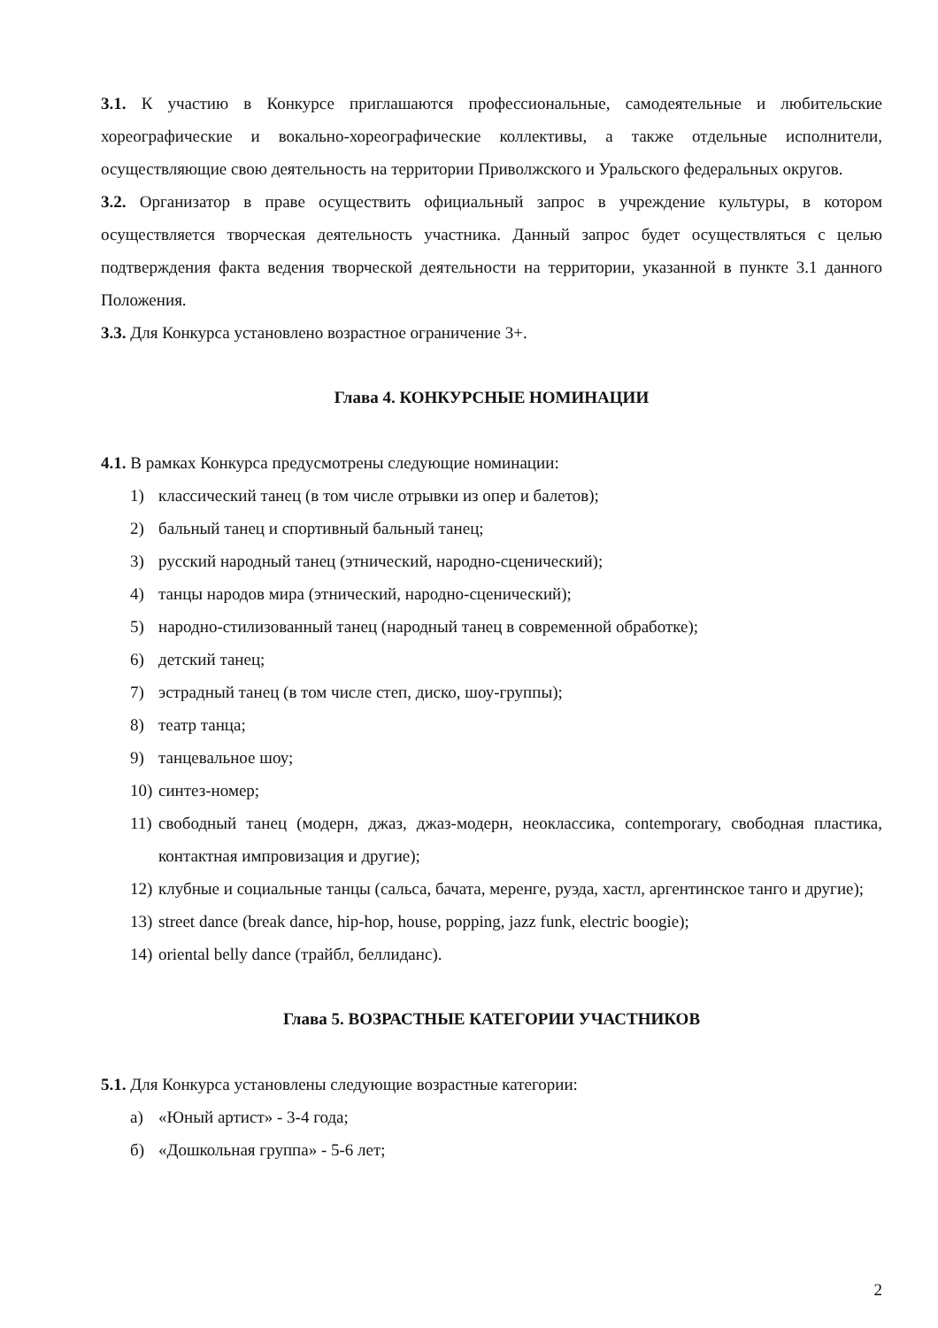3.1. К участию в Конкурсе приглашаются профессиональные, самодеятельные и любительские хореографические и вокально-хореографические коллективы, а также отдельные исполнители, осуществляющие свою деятельность на территории Приволжского и Уральского федеральных округов.
3.2. Организатор в праве осуществить официальный запрос в учреждение культуры, в котором осуществляется творческая деятельность участника. Данный запрос будет осуществляться с целью подтверждения факта ведения творческой деятельности на территории, указанной в пункте 3.1 данного Положения.
3.3. Для Конкурса установлено возрастное ограничение 3+.
Глава 4. КОНКУРСНЫЕ НОМИНАЦИИ
4.1. В рамках Конкурса предусмотрены следующие номинации:
1) классический танец (в том числе отрывки из опер и балетов);
2) бальный танец и спортивный бальный танец;
3) русский народный танец (этнический, народно-сценический);
4) танцы народов мира (этнический, народно-сценический);
5) народно-стилизованный танец (народный танец в современной обработке);
6) детский танец;
7) эстрадный танец (в том числе степ, диско, шоу-группы);
8) театр танца;
9) танцевальное шоу;
10) синтез-номер;
11) свободный танец (модерн, джаз, джаз-модерн, неоклассика, contemporary, свободная пластика, контактная импровизация и другие);
12) клубные и социальные танцы (сальса, бачата, меренге, руэда, хастл, аргентинское танго и другие);
13) street dance (break dance, hip-hop, house, popping, jazz funk, electric boogie);
14) oriental belly dance (трайбл, беллиданс).
Глава 5. ВОЗРАСТНЫЕ КАТЕГОРИИ УЧАСТНИКОВ
5.1. Для Конкурса установлены следующие возрастные категории:
а) «Юный артист» - 3-4 года;
б) «Дошкольная группа» - 5-6 лет;
2